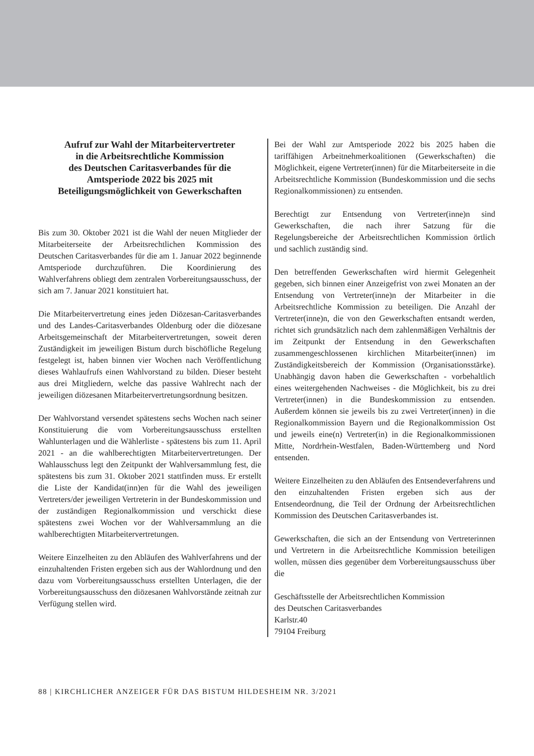Aufruf zur Wahl der Mitarbeitervertreter
in die Arbeitsrechtliche Kommission
des Deutschen Caritasverbandes für die
Amtsperiode 2022 bis 2025 mit
Beteiligungsmöglichkeit von Gewerkschaften
Bis zum 30. Oktober 2021 ist die Wahl der neuen Mitglieder der Mitarbeiterseite der Arbeitsrechtlichen Kommission des Deutschen Caritasverbandes für die am 1. Januar 2022 beginnende Amtsperiode durchzuführen. Die Koordinierung des Wahlverfahrens obliegt dem zentralen Vorbereitungsausschuss, der sich am 7. Januar 2021 konstituiert hat.
Die Mitarbeitervertretung eines jeden Diözesan-Caritasverbandes und des Landes-Caritasverbandes Oldenburg oder die diözesane Arbeitsgemeinschaft der Mitarbeitervertretungen, soweit deren Zuständigkeit im jeweiligen Bistum durch bischöfliche Regelung festgelegt ist, haben binnen vier Wochen nach Veröffentlichung dieses Wahlaufrufs einen Wahlvorstand zu bilden. Dieser besteht aus drei Mitgliedern, welche das passive Wahlrecht nach der jeweiligen diözesanen Mitarbeitervertretungsordnung besitzen.
Der Wahlvorstand versendet spätestens sechs Wochen nach seiner Konstituierung die vom Vorbereitungsausschuss erstellten Wahlunterlagen und die Wählerliste - spätestens bis zum 11. April 2021 - an die wahlberechtigten Mitarbeitervertretungen. Der Wahlausschuss legt den Zeitpunkt der Wahlversammlung fest, die spätestens bis zum 31. Oktober 2021 stattfinden muss. Er erstellt die Liste der Kandidat(inn)en für die Wahl des jeweiligen Vertreters/der jeweiligen Vertreterin in der Bundeskommission und der zuständigen Regionalkommission und verschickt diese spätestens zwei Wochen vor der Wahlversammlung an die wahlberechtigten Mitarbeitervertretungen.
Weitere Einzelheiten zu den Abläufen des Wahlverfahrens und der einzuhaltenden Fristen ergeben sich aus der Wahlordnung und den dazu vom Vorbereitungsausschuss erstellten Unterlagen, die der Vorbereitungsausschuss den diözesanen Wahlvorstände zeitnah zur Verfügung stellen wird.
Bei der Wahl zur Amtsperiode 2022 bis 2025 haben die tariffähigen Arbeitnehmerkoalitionen (Gewerkschaften) die Möglichkeit, eigene Vertreter(innen) für die Mitarbeiterseite in die Arbeitsrechtliche Kommission (Bundeskommission und die sechs Regionalkommissionen) zu entsenden.
Berechtigt zur Entsendung von Vertreter(inne)n sind Gewerkschaften, die nach ihrer Satzung für die Regelungsbereiche der Arbeitsrechtlichen Kommission örtlich und sachlich zuständig sind.
Den betreffenden Gewerkschaften wird hiermit Gelegenheit gegeben, sich binnen einer Anzeigefrist von zwei Monaten an der Entsendung von Vertreter(inne)n der Mitarbeiter in die Arbeitsrechtliche Kommission zu beteiligen. Die Anzahl der Vertreter(inne)n, die von den Gewerkschaften entsandt werden, richtet sich grundsätzlich nach dem zahlenmäßigen Verhältnis der im Zeitpunkt der Entsendung in den Gewerkschaften zusammengeschlossenen kirchlichen Mitarbeiter(innen) im Zuständigkeitsbereich der Kommission (Organisationsstärke). Unabhängig davon haben die Gewerkschaften - vorbehaltlich eines weitergehenden Nachweises - die Möglichkeit, bis zu drei Vertreter(innen) in die Bundeskommission zu entsenden. Außerdem können sie jeweils bis zu zwei Vertreter(innen) in die Regionalkommission Bayern und die Regionalkommission Ost und jeweils eine(n) Vertreter(in) in die Regionalkommissionen Mitte, Nordrhein-Westfalen, Baden-Württemberg und Nord entsenden.
Weitere Einzelheiten zu den Abläufen des Entsendeverfahrens und den einzuhaltenden Fristen ergeben sich aus der Entsendeordnung, die Teil der Ordnung der Arbeitsrechtlichen Kommission des Deutschen Caritasverbandes ist.
Gewerkschaften, die sich an der Entsendung von Vertreterinnen und Vertretern in die Arbeitsrechtliche Kommission beteiligen wollen, müssen dies gegenüber dem Vorbereitungsausschuss über die
Geschäftsstelle der Arbeitsrechtlichen Kommission
des Deutschen Caritasverbandes
Karlstr.40
79104 Freiburg
88 | KIRCHLICHER ANZEIGER FÜR DAS BISTUM HILDESHEIM NR. 3/2021